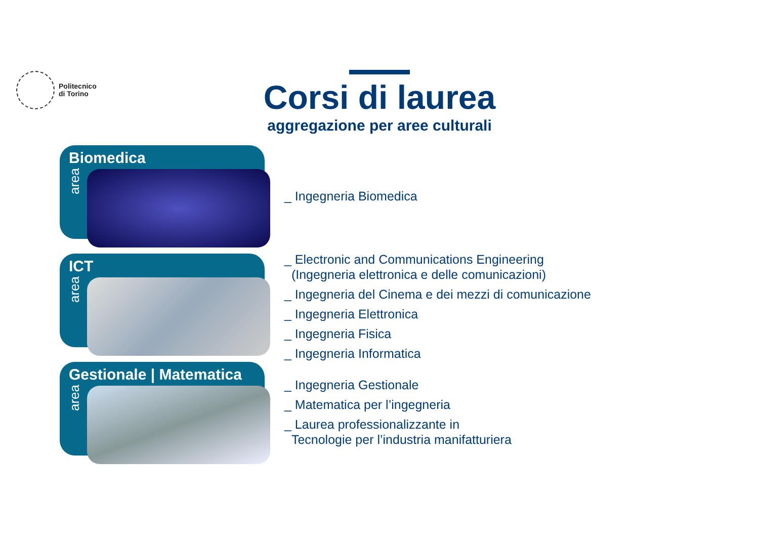Politecnico
di Torino
Corsi di laurea
aggregazione per aree culturali
Biomedica
area
_ Ingegneria Biomedica
ICT
area
_ Electronic and Communications Engineering
(Ingegneria elettronica e delle comunicazioni)
_ Ingegneria del Cinema e dei mezzi di comunicazione
_ Ingegneria Elettronica
_ Ingegneria Fisica
_ Ingegneria Informatica
Gestionale | Matematica
area
_ Ingegneria Gestionale
_ Matematica per l’ingegneria
_ Laurea professionalizzante in
Tecnologie per l’industria manifatturiera